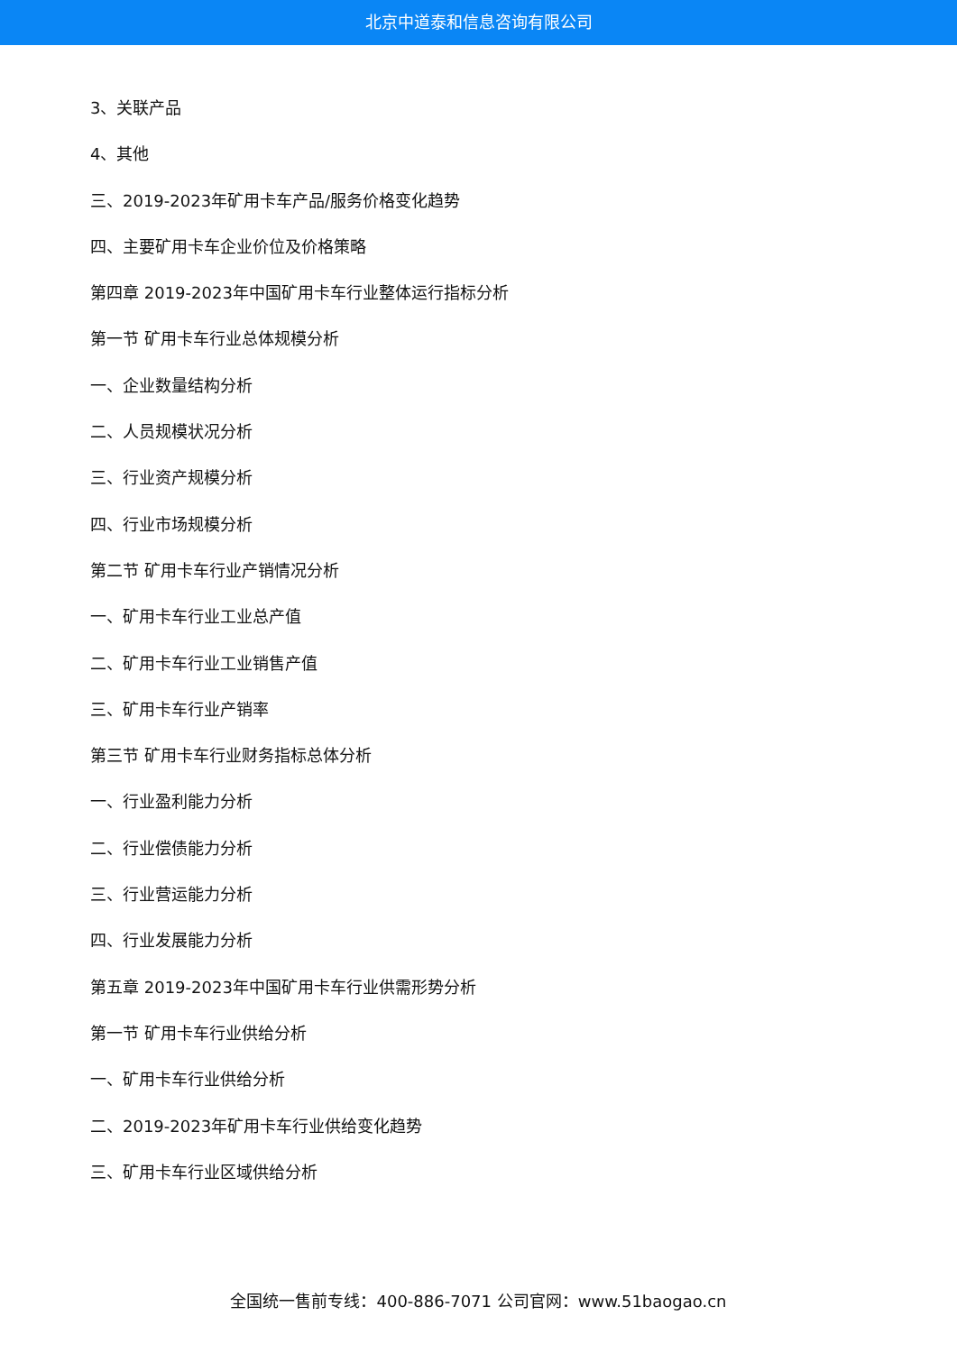北京中道泰和信息咨询有限公司
3、关联产品
4、其他
三、2019-2023年矿用卡车产品/服务价格变化趋势
四、主要矿用卡车企业价位及价格策略
第四章 2019-2023年中国矿用卡车行业整体运行指标分析
第一节 矿用卡车行业总体规模分析
一、企业数量结构分析
二、人员规模状况分析
三、行业资产规模分析
四、行业市场规模分析
第二节 矿用卡车行业产销情况分析
一、矿用卡车行业工业总产值
二、矿用卡车行业工业销售产值
三、矿用卡车行业产销率
第三节 矿用卡车行业财务指标总体分析
一、行业盈利能力分析
二、行业偿债能力分析
三、行业营运能力分析
四、行业发展能力分析
第五章 2019-2023年中国矿用卡车行业供需形势分析
第一节 矿用卡车行业供给分析
一、矿用卡车行业供给分析
二、2019-2023年矿用卡车行业供给变化趋势
三、矿用卡车行业区域供给分析
全国统一售前专线：400-886-7071 公司官网：www.51baogao.cn